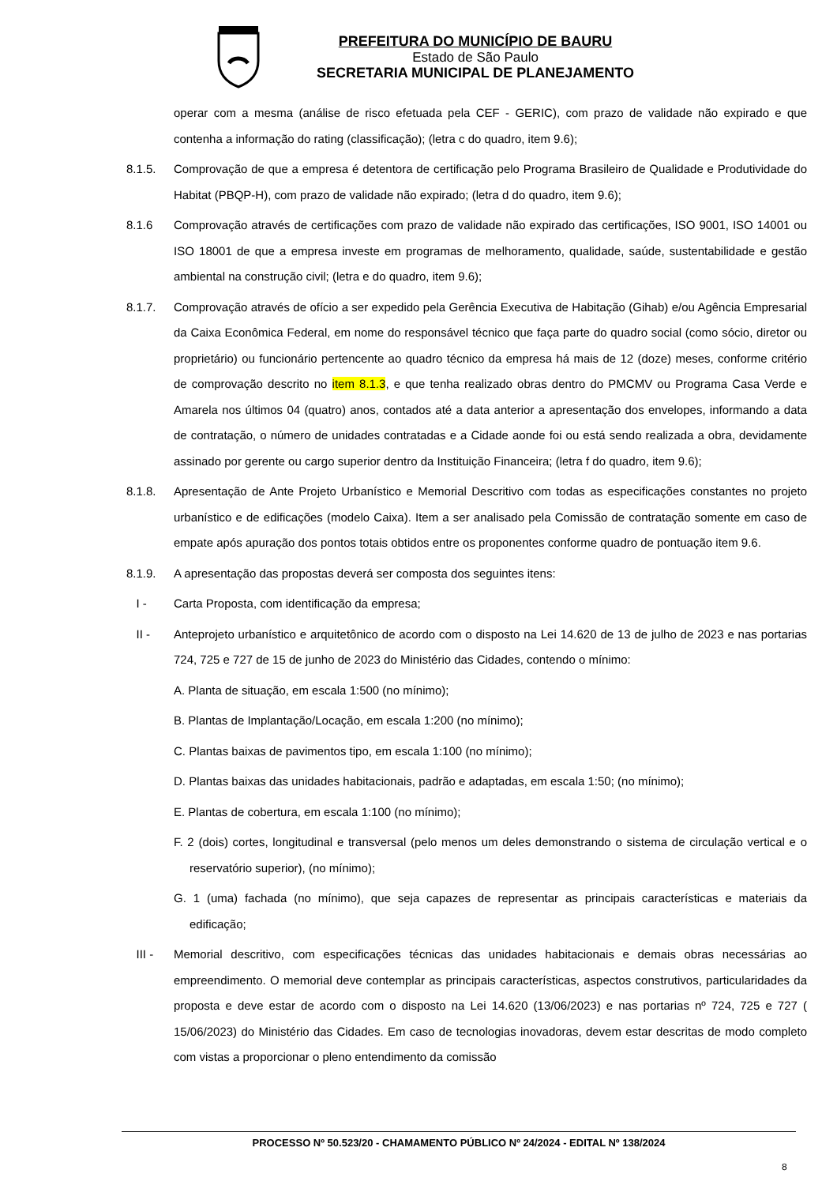PREFEITURA DO MUNICÍPIO DE BAURU
Estado de São Paulo
SECRETARIA MUNICIPAL DE PLANEJAMENTO
operar com a mesma (análise de risco efetuada pela CEF - GERIC), com prazo de validade não expirado e que contenha a informação do rating (classificação); (letra c do quadro, item 9.6);
8.1.5. Comprovação de que a empresa é detentora de certificação pelo Programa Brasileiro de Qualidade e Produtividade do Habitat (PBQP-H), com prazo de validade não expirado; (letra d do quadro, item 9.6);
8.1.6 Comprovação através de certificações com prazo de validade não expirado das certificações, ISO 9001, ISO 14001 ou ISO 18001 de que a empresa investe em programas de melhoramento, qualidade, saúde, sustentabilidade e gestão ambiental na construção civil; (letra e do quadro, item 9.6);
8.1.7. Comprovação através de ofício a ser expedido pela Gerência Executiva de Habitação (Gihab) e/ou Agência Empresarial da Caixa Econômica Federal, em nome do responsável técnico que faça parte do quadro social (como sócio, diretor ou proprietário) ou funcionário pertencente ao quadro técnico da empresa há mais de 12 (doze) meses, conforme critério de comprovação descrito no item 8.1.3, e que tenha realizado obras dentro do PMCMV ou Programa Casa Verde e Amarela nos últimos 04 (quatro) anos, contados até a data anterior a apresentação dos envelopes, informando a data de contratação, o número de unidades contratadas e a Cidade aonde foi ou está sendo realizada a obra, devidamente assinado por gerente ou cargo superior dentro da Instituição Financeira; (letra f do quadro, item 9.6);
8.1.8. Apresentação de Ante Projeto Urbanístico e Memorial Descritivo com todas as especificações constantes no projeto urbanístico e de edificações (modelo Caixa). Item a ser analisado pela Comissão de contratação somente em caso de empate após apuração dos pontos totais obtidos entre os proponentes conforme quadro de pontuação item 9.6.
8.1.9. A apresentação das propostas deverá ser composta dos seguintes itens:
I - Carta Proposta, com identificação da empresa;
II - Anteprojeto urbanístico e arquitetônico de acordo com o disposto na Lei 14.620 de 13 de julho de 2023 e nas portarias 724, 725 e 727 de 15 de junho de 2023 do Ministério das Cidades, contendo o mínimo:
A. Planta de situação, em escala 1:500 (no mínimo);
B. Plantas de Implantação/Locação, em escala 1:200 (no mínimo);
C. Plantas baixas de pavimentos tipo, em escala 1:100 (no mínimo);
D. Plantas baixas das unidades habitacionais, padrão e adaptadas, em escala 1:50; (no mínimo);
E. Plantas de cobertura, em escala 1:100 (no mínimo);
F. 2 (dois) cortes, longitudinal e transversal (pelo menos um deles demonstrando o sistema de circulação vertical e o reservatório superior), (no mínimo);
G. 1 (uma) fachada (no mínimo), que seja capazes de representar as principais características e materiais da edificação;
III - Memorial descritivo, com especificações técnicas das unidades habitacionais e demais obras necessárias ao empreendimento. O memorial deve contemplar as principais características, aspectos construtivos, particularidades da proposta e deve estar de acordo com o disposto na Lei 14.620 (13/06/2023) e nas portarias nº 724, 725 e 727 ( 15/06/2023) do Ministério das Cidades. Em caso de tecnologias inovadoras, devem estar descritas de modo completo com vistas a proporcionar o pleno entendimento da comissão
PROCESSO Nº 50.523/20 - CHAMAMENTO PÚBLICO Nº 24/2024 - EDITAL Nº 138/2024
8